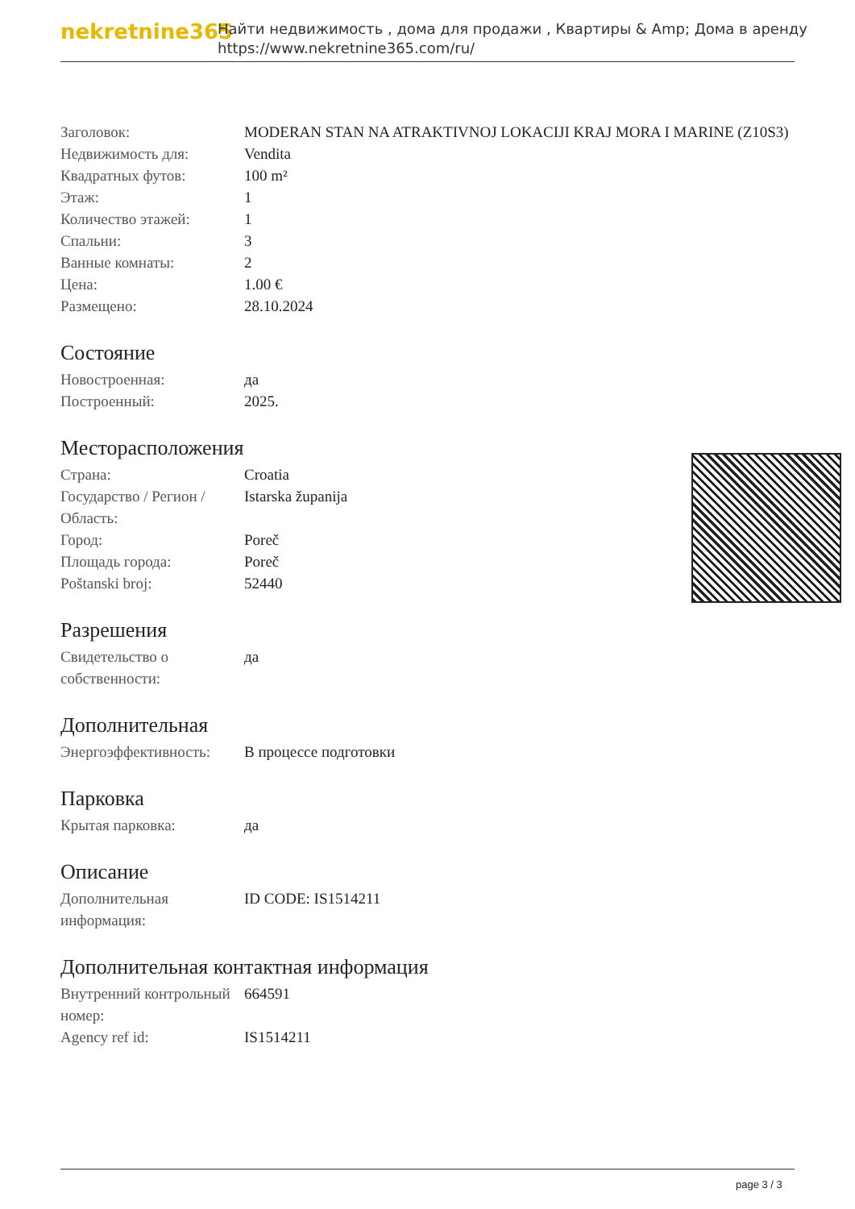nekretnine365
Найти недвижимость , дома для продажи , Квартиры & Amp; Дома в аренду
https://www.nekretnine365.com/ru/
| Заголовок: | MODERAN STAN NA ATRAKTIVNOJ LOKACIJI KRAJ MORA I MARINE (Z10S3) |
| Недвижимость для: | Vendita |
| Квадратных футов: | 100 m² |
| Этаж: | 1 |
| Количество этажей: | 1 |
| Спальни: | 3 |
| Ванные комнаты: | 2 |
| Цена: | 1.00 € |
| Размещено: | 28.10.2024 |
Состояние
| Новостроенная: | да |
| Построенный: | 2025. |
Месторасположения
| Страна: | Croatia |
| Государство / Регион / Область: | Istarska županija |
| Город: | Poreč |
| Площадь города: | Poreč |
| Poštanski broj: | 52440 |
Разрешения
| Свидетельство о собственности: | да |
Дополнительная
| Энергоэффективность: | В процессе подготовки |
Парковка
| Крытая парковка: | да |
Описание
| Дополнительная информация: | ID CODE: IS1514211 |
Дополнительная контактная информация
| Внутренний контрольный номер: | 664591 |
| Agency ref id: | IS1514211 |
page 3 / 3